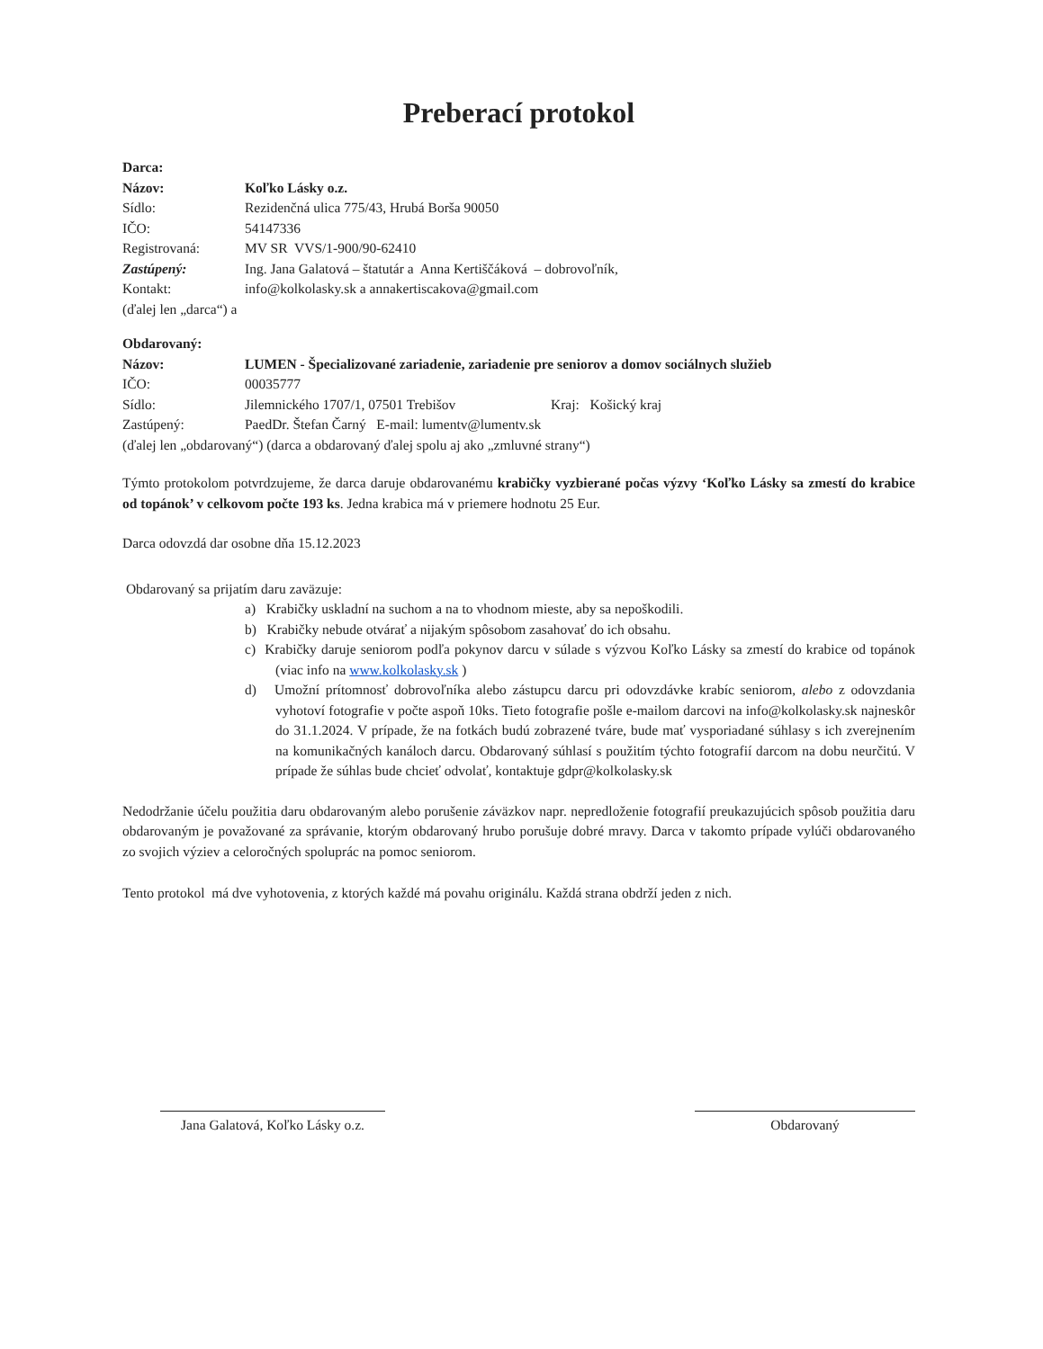Preberací protokol
Darca:
Názov: Koľko Lásky o.z.
Sídlo: Rezidenčná ulica 775/43, Hrubá Borša 90050
IČO: 54147336
Registrovaná: MV SR VVS/1-900/90-62410
Zastúpený: Ing. Jana Galatová – štatutár a Anna Kertiščáková – dobrovoľník,
Kontakt: info@kolkolasky.sk a annakertiscakova@gmail.com
(ďalej len „darca“) a
Obdarovaný:
Názov: LUMEN - Špecializované zariadenie, zariadenie pre seniorov a domov sociálnych služieb
IČO: 00035777
Sídlo: Jilemnického 1707/1, 07501 Trebišov Kraj: Košický kraj
Zastúpený: PaedDr. Štefan Čarný E-mail: lumentv@lumentv.sk
(ďalej len „obdarovaný“) (darca a obdarovaný ďalej spolu aj ako „zmluvné strany“)
Týmto protokolom potvrdzujeme, že darca daruje obdarovanému krabičky vyzbierané počas výzvy ‘Koľko Lásky sa zmestí do krabice od topánok’ v celkovom počte 193 ks. Jedna krabica má v priemere hodnotu 25 Eur.
Darca odovzdá dar osobne dňa 15.12.2023
Obdarovaný sa prijatím daru zaväzuje:
a) Krabičky uskladní na suchom a na to vhodnom mieste, aby sa nepoškodili.
b) Krabičky nebude otvárať a nijakým spôsobom zasahovať do ich obsahu.
c) Krabičky daruje seniorom podľa pokynov darcu v súlade s výzvou Koľko Lásky sa zmestí do krabice od topánok (viac info na www.kolkolasky.sk )
d) Umožní prítomnosť dobrovoľníka alebo zástupcu darcu pri odovzdávke krabíc seniorom, alebo z odovzdania vyhotoví fotografie v počte aspoň 10ks. Tieto fotografie pošle e-mailom darcovi na info@kolkolasky.sk najneskôr do 31.1.2024. V prípade, že na fotkách budú zobrazené tváre, bude mať vysporiadané súhlasy s ich zverejnením na komunikačných kanáloch darcu. Obdarovaný súhlasí s použitím týchto fotografií darcom na dobu neurčitú. V prípade že súhlas bude chcieť odvolať, kontaktuje gdpr@kolkolasky.sk
Nedodržanie účelu použitia daru obdarovaným alebo porušenie záväzkov napr. nepredloženie fotografií preukazujúcich spôsob použitia daru obdarovaným je považované za správanie, ktorým obdarovaný hrubo porušuje dobré mravy. Darca v takomto prípade vylúči obdarovaného zo svojich výziev a celoročných spoluprác na pomoc seniorom.
Tento protokol má dve vyhotovenia, z ktorých každé má povahu originálu. Každá strana obdrží jeden z nich.
Jana Galatová, Koľko Lásky o.z.
Obdarovaný